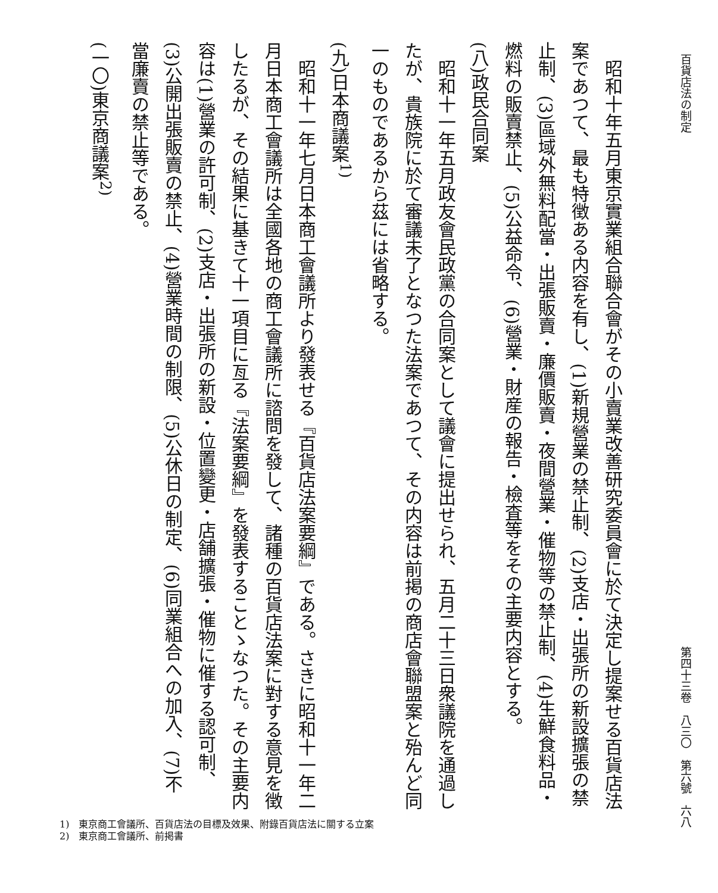百貨店法の制定 第四十三卷　八三〇　第六號　六八
昭和十年五月東京實業組合聯合會がその小賣業改善研究委員會に於て決定し提案せる百貨店法案であつて、最も特徴ある内容を有し、(1)新規營業の禁止制、(2)支店・出張所の新設擴張の禁止制、(3)區域外無料配當・出張販賣・廉價販賣・夜間營業・催物等の禁止制、(4)生鮮食料品・燃料の販賣禁止、(5)公益命令、(6)營業・財産の報告・檢査等をその主要内容とする。
(八)政民合同案
昭和十一年五月政友會民政黨の合同案として議會に提出せられ、五月二十三日衆議院を通過したが、貴族院に於て審議未了となつた法案であつて、その内容は前掲の商店會聯盟案と殆んど同一のものであるから茲には省略する。
(九)日本商議案<sup>1)</sup>
昭和十一年七月日本商工會議所より發表せる『百貨店法案要綱』である。さきに昭和十一年二月日本商工會議所は全國各地の商工會議所に諮問を發して、諸種の百貨店法案に對する意見を徴したるが、その結果に基きて十一項目に亙る『法案要綱』を發表することゝなつた。その主要内容は(1)營業の許可制、(2)支店・出張所の新設・位置變更・店舗擴張・催物に催する認可制、(3)公開出張販賣の禁止、(4)營業時間の制限、(5)公休日の制定、(6)同業組合への加入、(7)不當廉賣の禁止等である。
(一〇)東京商議案<sup>2)</sup>
1)　東京商工會議所、百貨店法の目標及效果、附錄百貨店法に關する立案
2)　東京商工會議所、前掲書